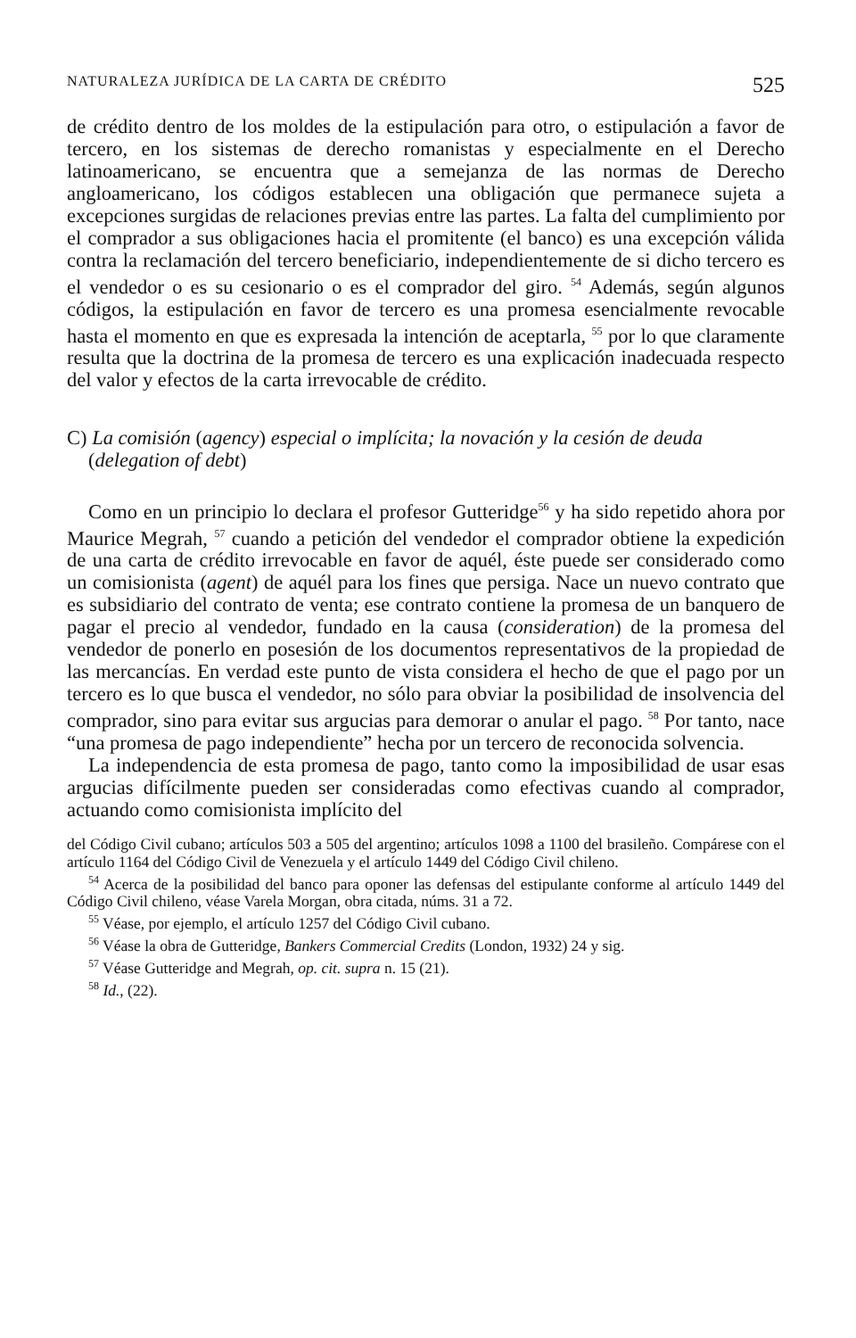NATURALEZA JURÍDICA DE LA CARTA DE CRÉDITO 525
de crédito dentro de los moldes de la estipulación para otro, o estipulación a favor de tercero, en los sistemas de derecho romanistas y especialmente en el Derecho latinoamericano, se encuentra que a semejanza de las normas de Derecho angloamericano, los códigos establecen una obligación que permanece sujeta a excepciones surgidas de relaciones previas entre las partes. La falta del cumplimiento por el comprador a sus obligaciones hacia el promitente (el banco) es una excepción válida contra la reclamación del tercero beneficiario, independientemente de si dicho tercero es el vendedor o es su cesionario o es el comprador del giro. <sup>54</sup> Además, según algunos códigos, la estipulación en favor de tercero es una promesa esencialmente revocable hasta el momento en que es expresada la intención de aceptarla, <sup>55</sup> por lo que claramente resulta que la doctrina de la promesa de tercero es una explicación inadecuada respecto del valor y efectos de la carta irrevocable de crédito.
C) La comisión (agency) especial o implícita; la novación y la cesión de deuda (delegation of debt)
Como en un principio lo declara el profesor Gutteridge<sup>56</sup> y ha sido repetido ahora por Maurice Megrah, <sup>57</sup> cuando a petición del vendedor el comprador obtiene la expedición de una carta de crédito irrevocable en favor de aquél, éste puede ser considerado como un comisionista (agent) de aquél para los fines que persiga. Nace un nuevo contrato que es subsidiario del contrato de venta; ese contrato contiene la promesa de un banquero de pagar el precio al vendedor, fundado en la causa (consideration) de la promesa del vendedor de ponerlo en posesión de los documentos representativos de la propiedad de las mercancías. En verdad este punto de vista considera el hecho de que el pago por un tercero es lo que busca el vendedor, no sólo para obviar la posibilidad de insolvencia del comprador, sino para evitar sus argucias para demorar o anular el pago. <sup>58</sup> Por tanto, nace “una promesa de pago independiente” hecha por un tercero de reconocida solvencia.
La independencia de esta promesa de pago, tanto como la imposibilidad de usar esas argucias difícilmente pueden ser consideradas como efectivas cuando al comprador, actuando como comisionista implícito del
del Código Civil cubano; artículos 503 a 505 del argentino; artículos 1098 a 1100 del brasileño. Compárese con el artículo 1164 del Código Civil de Venezuela y el artículo 1449 del Código Civil chileno.
<sup>54</sup> Acerca de la posibilidad del banco para oponer las defensas del estipulante conforme al artículo 1449 del Código Civil chileno, véase Varela Morgan, obra citada, núms. 31 a 72.
<sup>55</sup> Véase, por ejemplo, el artículo 1257 del Código Civil cubano.
<sup>56</sup> Véase la obra de Gutteridge, Bankers Commercial Credits (London, 1932) 24 y sig.
<sup>57</sup> Véase Gutteridge and Megrah, op. cit. supra n. 15 (21).
<sup>58</sup> Id., (22).